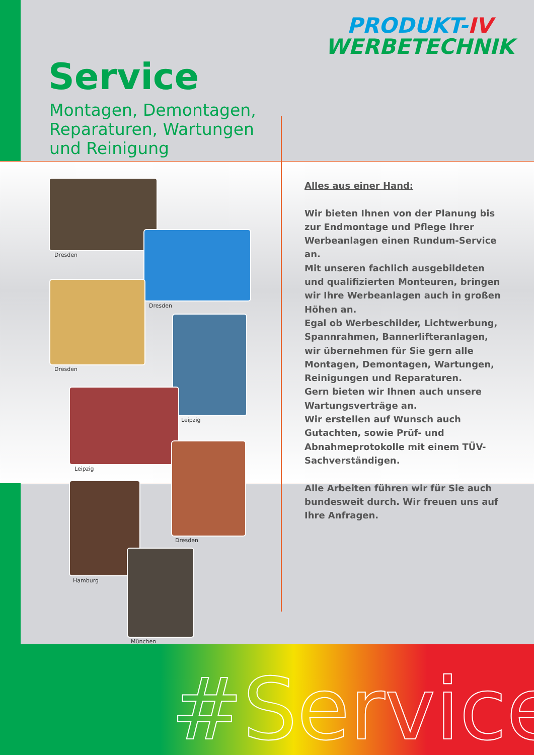PRODUKT-IV
WERBETECHNIK
Service
Montagen, Demontagen,
Reparaturen, Wartungen
und Reinigung
Alles aus einer Hand:
Wir bieten Ihnen von der Planung bis zur Endmontage und Pflege Ihrer Werbeanlagen einen Rundum-Service an.
Mit unseren fachlich ausgebildeten und qualifizierten Monteuren, bringen wir Ihre Werbeanlagen auch in großen Höhen an.
Egal ob Werbeschilder, Lichtwerbung, Spannrahmen, Bannerlifteranlagen, wir übernehmen für Sie gern alle Montagen, Demontagen, Wartungen, Reinigungen und Reparaturen.
Gern bieten wir Ihnen auch unsere Wartungsverträge an.
Wir erstellen auf Wunsch auch Gutachten, sowie Prüf- und Abnahmeprotokolle mit einem TÜV-Sachverständigen.
Alle Arbeiten führen wir für Sie auch bundesweit durch. Wir freuen uns auf Ihre Anfragen.
Dresden
Dresden
Dresden
Leipzig
Leipzig
Dresden
Hamburg
München
#Service